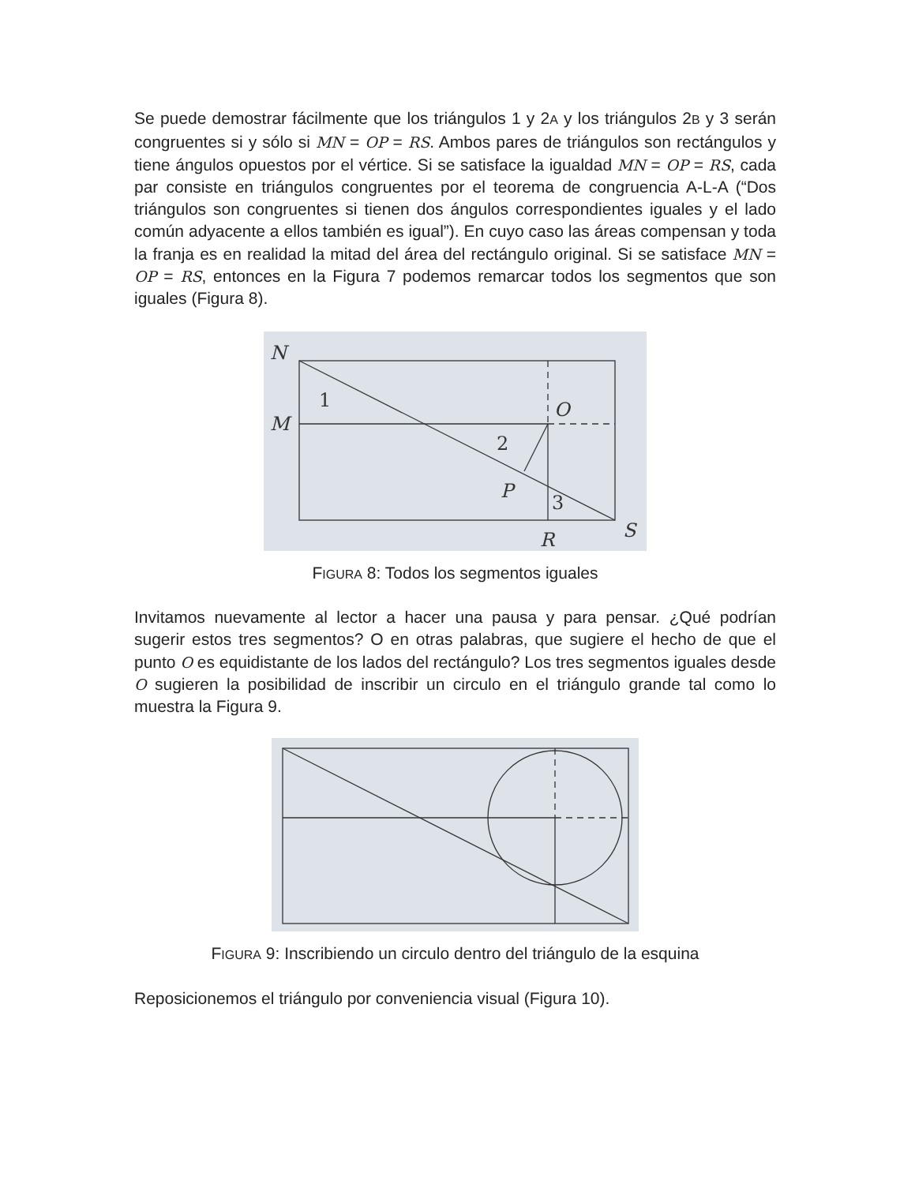Se puede demostrar fácilmente que los triángulos 1 y 2A y los triángulos 2B y 3 serán congruentes si y sólo si MN = OP = RS. Ambos pares de triángulos son rectángulos y tiene ángulos opuestos por el vértice. Si se satisface la igualdad MN = OP = RS, cada par consiste en triángulos congruentes por el teorema de congruencia A-L-A (“Dos triángulos son congruentes si tienen dos ángulos correspondientes iguales y el lado común adyacente a ellos también es igual”). En cuyo caso las áreas compensan y toda la franja es en realidad la mitad del área del rectángulo original. Si se satisface MN = OP = RS, entonces en la Figura 7 podemos remarcar todos los segmentos que son iguales (Figura 8).
N
M
1
O
2
P
3
R
S
FIGURA 8: Todos los segmentos iguales
Invitamos nuevamente al lector a hacer una pausa y para pensar. ¿Qué podrían sugerir estos tres segmentos? O en otras palabras, que sugiere el hecho de que el punto O es equidistante de los lados del rectángulo? Los tres segmentos iguales desde O sugieren la posibilidad de inscribir un circulo en el triángulo grande tal como lo muestra la Figura 9.
FIGURA 9: Inscribiendo un circulo dentro del triángulo de la esquina
Reposicionemos el triángulo por conveniencia visual (Figura 10).